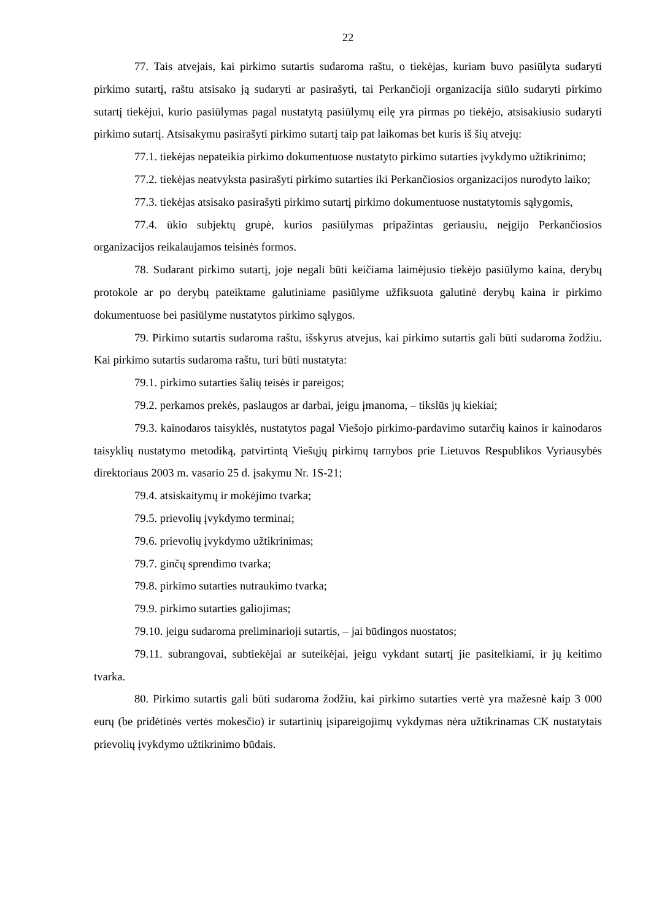22
77. Tais atvejais, kai pirkimo sutartis sudaroma raštu, o tiekėjas, kuriam buvo pasiūlyta sudaryti pirkimo sutartį, raštu atsisako ją sudaryti ar pasirašyti, tai Perkančioji organizacija siūlo sudaryti pirkimo sutartį tiekėjui, kurio pasiūlymas pagal nustatytą pasiūlymų eilę yra pirmas po tiekėjo, atsisakiusio sudaryti pirkimo sutartį. Atsisakymu pasirašyti pirkimo sutartį taip pat laikomas bet kuris iš šių atvejų:
77.1. tiekėjas nepateikia pirkimo dokumentuose nustatyto pirkimo sutarties įvykdymo užtikrinimo;
77.2. tiekėjas neatvyksta pasirašyti pirkimo sutarties iki Perkančiosios organizacijos nurodyto laiko;
77.3. tiekėjas atsisako pasirašyti pirkimo sutartį pirkimo dokumentuose nustatytomis sąlygomis,
77.4. ūkio subjektų grupė, kurios pasiūlymas pripažintas geriausiu, neįgijo Perkančiosios organizacijos reikalaujamos teisinės formos.
78. Sudarant pirkimo sutartį, joje negali būti keičiama laimėjusio tiekėjo pasiūlymo kaina, derybų protokole ar po derybų pateiktame galutiniame pasiūlyme užfiksuota galutinė derybų kaina ir pirkimo dokumentuose bei pasiūlyme nustatytos pirkimo sąlygos.
79. Pirkimo sutartis sudaroma raštu, išskyrus atvejus, kai pirkimo sutartis gali būti sudaroma žodžiu. Kai pirkimo sutartis sudaroma raštu, turi būti nustatyta:
79.1. pirkimo sutarties šalių teisės ir pareigos;
79.2. perkamos prekės, paslaugos ar darbai, jeigu įmanoma, – tikslūs jų kiekiai;
79.3. kainodaros taisyklės, nustatytos pagal Viešojo pirkimo-pardavimo sutarčių kainos ir kainodaros taisyklių nustatymo metodiką, patvirtintą Viešųjų pirkimų tarnybos prie Lietuvos Respublikos Vyriausybės direktoriaus 2003 m. vasario 25 d. įsakymu Nr. 1S-21;
79.4. atsiskaitymų ir mokėjimo tvarka;
79.5. prievolių įvykdymo terminai;
79.6. prievolių įvykdymo užtikrinimas;
79.7. ginčų sprendimo tvarka;
79.8. pirkimo sutarties nutraukimo tvarka;
79.9. pirkimo sutarties galiojimas;
79.10. jeigu sudaroma preliminarioji sutartis, – jai būdingos nuostatos;
79.11. subrangovai, subtiekėjai ar suteikėjai, jeigu vykdant sutartį jie pasitelkiami, ir jų keitimo tvarka.
80. Pirkimo sutartis gali būti sudaroma žodžiu, kai pirkimo sutarties vertė yra mažesnė kaip 3 000 eurų (be pridėtinės vertės mokesčio) ir sutartinių įsipareigojimų vykdymas nėra užtikrinamas CK nustatytais prievolių įvykdymo užtikrinimo būdais.